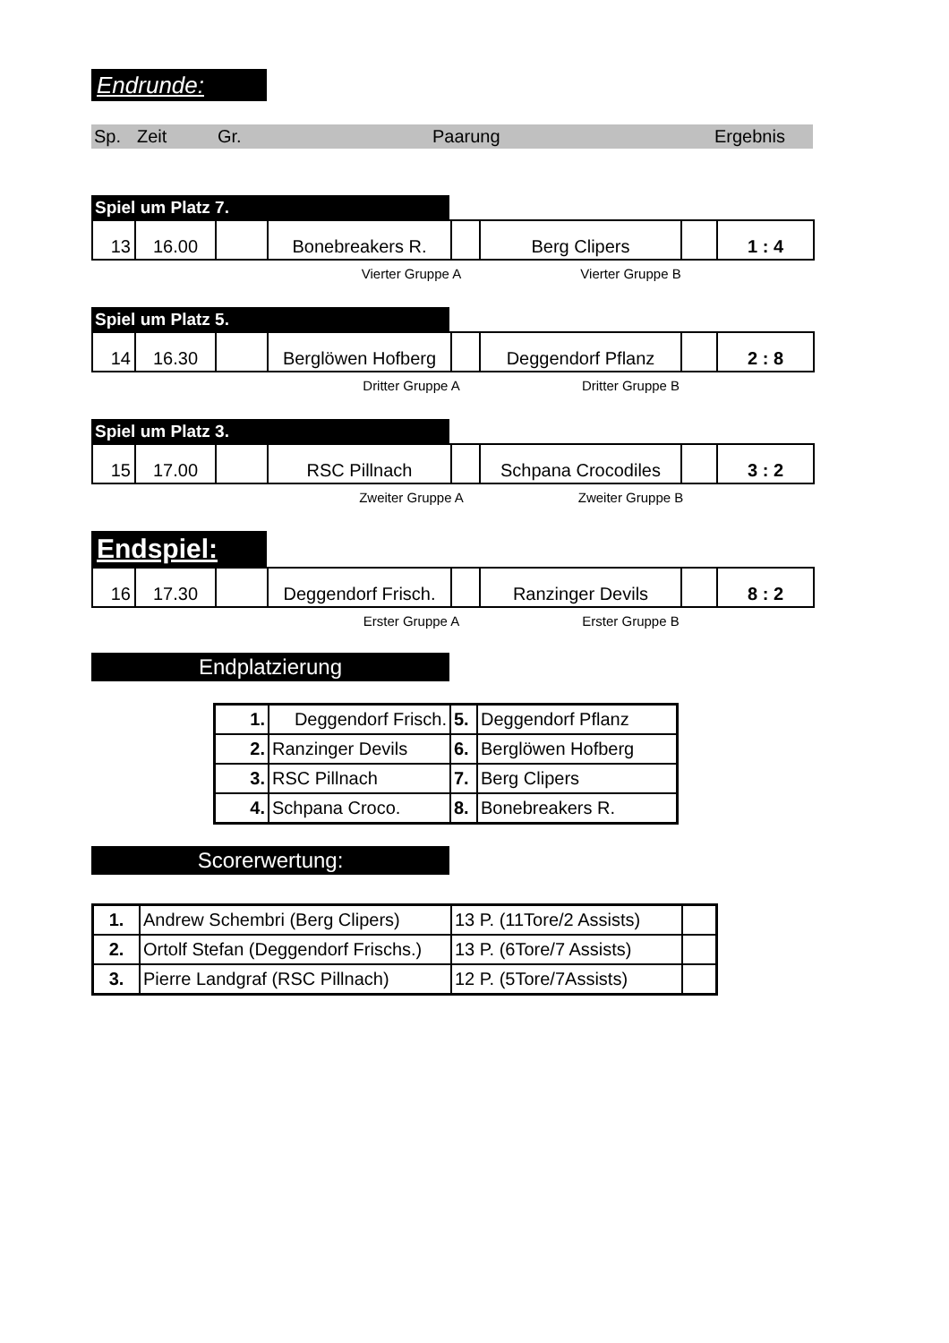Endrunde:
Sp. Zeit Gr. Paarung Ergebnis
Spiel um Platz 7.
| 13 | 16.00 | | Bonebreakers R. | | Berg Clipers | | 1 : 4 |
Vierter Gruppe A Vierter Gruppe B
Spiel um Platz 5.
| 14 | 16.30 | | Berglöwen Hofberg | | Deggendorf Pflanz | | 2 : 8 |
Dritter Gruppe A Dritter Gruppe B
Spiel um Platz 3.
| 15 | 17.00 | | RSC Pillnach | | Schpana Crocodiles | | 3 : 2 |
Zweiter Gruppe A Zweiter Gruppe B
Endspiel:
| 16 | 17.30 | | Deggendorf Frisch. | | Ranzinger Devils | | 8 : 2 |
Erster Gruppe A Erster Gruppe B
Endplatzierung
| 1. | Deggendorf Frisch. | 5. | Deggendorf Pflanz |
| 2. | Ranzinger Devils | 6. | Berglöwen Hofberg |
| 3. | RSC Pillnach | 7. | Berg Clipers |
| 4. | Schpana Croco. | 8. | Bonebreakers R. |
Scorerwertung:
| 1. | Andrew Schembri (Berg Clipers) | 13 P. (11Tore/2 Assists) | |
| 2. | Ortolf Stefan (Deggendorf Frischs.) | 13 P. (6Tore/7 Assists) | |
| 3. | Pierre Landgraf (RSC Pillnach) | 12 P. (5Tore/7Assists) | |